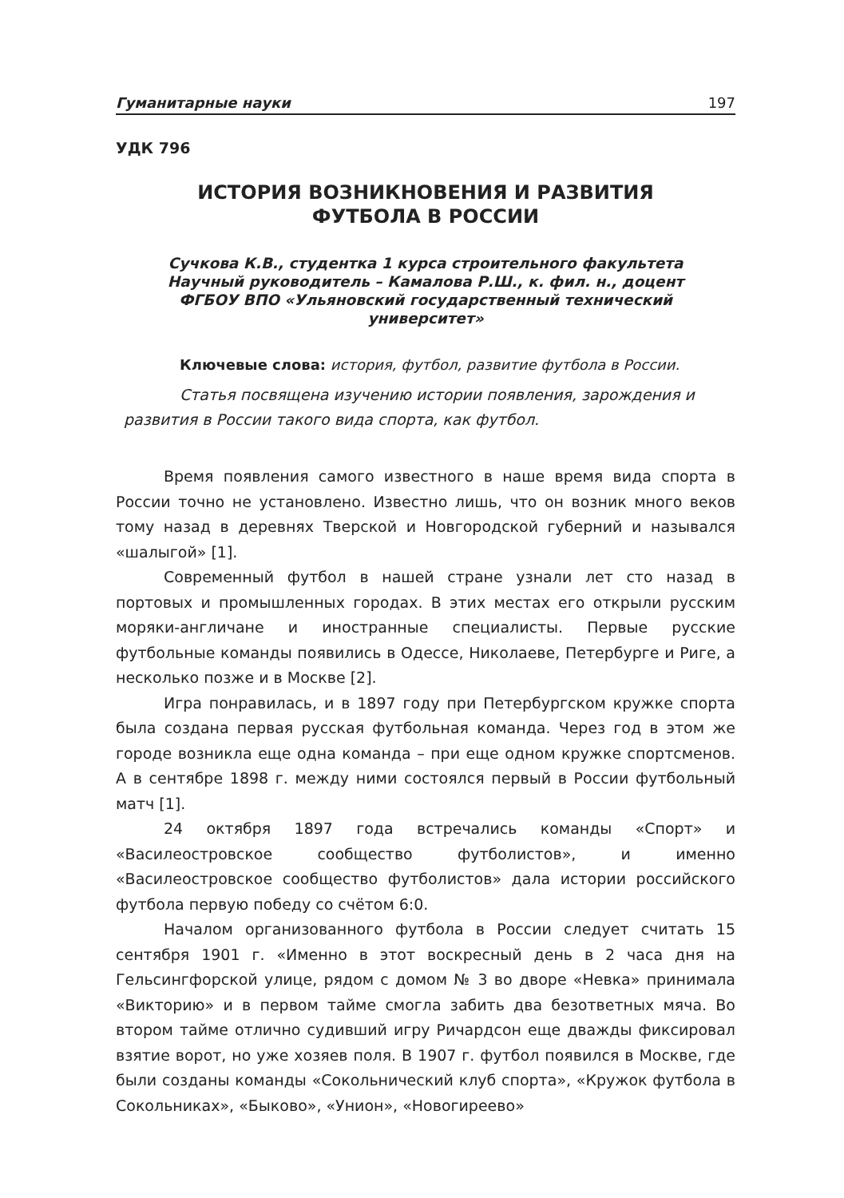Гуманитарные науки 197
УДК 796
ИСТОРИЯ ВОЗНИКНОВЕНИЯ И РАЗВИТИЯ
ФУТБОЛА В РОССИИ
Сучкова К.В., студентка 1 курса строительного факультета
Научный руководитель – Камалова Р.Ш., к. фил. н., доцент
ФГБОУ ВПО «Ульяновский государственный технический
университет»
Ключевые слова: история, футбол, развитие футбола в России.
Статья посвящена изучению истории появления, зарождения и развития в России такого вида спорта, как футбол.
Время появления самого известного в наше время вида спорта в России точно не установлено. Известно лишь, что он возник много веков тому назад в деревнях Тверской и Новгородской губерний и назывался «шалыгой» [1].
Современный футбол в нашей стране узнали лет сто назад в портовых и промышленных городах. В этих местах его открыли русским моряки-англичане и иностранные специалисты. Первые русские футбольные команды появились в Одессе, Николаеве, Петербурге и Риге, а несколько позже и в Москве [2].
Игра понравилась, и в 1897 году при Петербургском кружке спорта была создана первая русская футбольная команда. Через год в этом же городе возникла еще одна команда – при еще одном кружке спортсменов. А в сентябре 1898 г. между ними состоялся первый в России футбольный матч [1].
24 октября 1897 года встречались команды «Спорт» и «Василеостровское сообщество футболистов», и именно «Василеостровское сообщество футболистов» дала истории российского футбола первую победу со счётом 6:0.
Началом организованного футбола в России следует считать 15 сентября 1901 г. «Именно в этот воскресный день в 2 часа дня на Гельсингфорской улице, рядом с домом № 3 во дворе «Невка» принимала «Викторию» и в первом тайме смогла забить два безответных мяча. Во втором тайме отлично судивший игру Ричардсон еще дважды фиксировал взятие ворот, но уже хозяев поля. В 1907 г. футбол появился в Москве, где были созданы команды «Сокольнический клуб спорта», «Кружок футбола в Сокольниках», «Быково», «Унион», «Новогиреево»